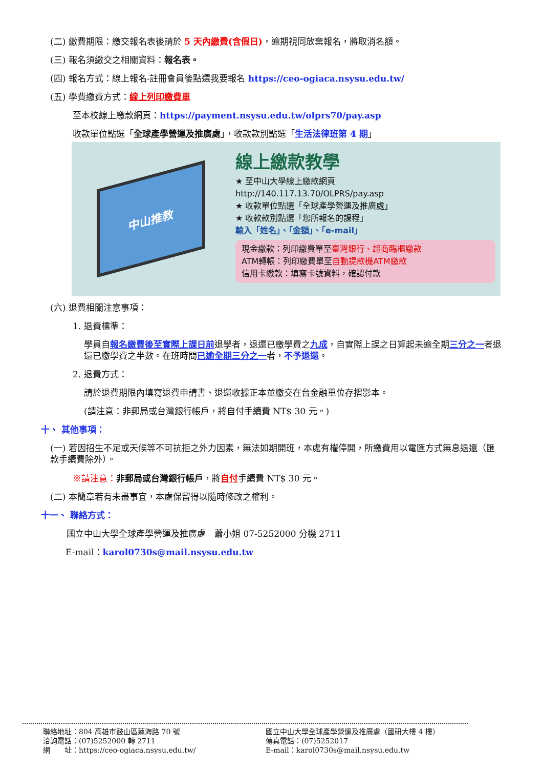(二) 繳費期限：繳交報名表後請於 5 天內繳費(含假日)，逾期視同放棄報名，將取消名額。
(三) 報名須繳交之相關資料：報名表。
(四) 報名方式：線上報名-註冊會員後點選我要報名 https://ceo-ogiaca.nsysu.edu.tw/
(五) 學費繳費方式：線上列印繳費單
至本校線上繳款網頁：https://payment.nsysu.edu.tw/olprs70/pay.asp
收款單位點選「全球產學營運及推廣處」，收款款別點選「生活法律班第 4 期」
中山推教
線上繳款教學
★ 至中山大學線上繳款網頁
http://140.117.13.70/OLPRS/pay.asp
★ 收款單位點選「全球產學營運及推廣處」
★ 收款款別點選「您所報名的課程」
輸入「姓名」、「金額」、「e-mail」
現金繳款：列印繳費單至臺灣銀行、超商臨櫃繳款
ATM轉帳：列印繳費單至自動提款機ATM繳款
信用卡繳款：填寫卡號資料，確認付款
(六) 退費相關注意事項：
1. 退費標準：
學員自報名繳費後至實際上課日前退學者，退還已繳學費之九成，自實際上課之日算起未逾全期三分之一者退還已繳學費之半數。在班時間已逾全期三分之一者，不予退還。
2. 退費方式：
請於退費期限內填寫退費申請書、退還收據正本並繳交在台金融單位存摺影本。
(請注意：非郵局或台灣銀行帳戶，將自付手續費 NT$ 30 元。)
十、 其他事項：
(一) 若因招生不足或天候等不可抗拒之外力因素，無法如期開班，本處有權停開，所繳費用以電匯方式無息退還（匯款手續費除外）。
※請注意：非郵局或台灣銀行帳戶，將自付手續費 NT$ 30 元。
(二) 本簡章若有未盡事宜，本處保留得以隨時修改之權利。
十一、 聯絡方式：
國立中山大學全球產學營運及推廣處　蕭小姐 07-5252000 分機 2711
E-mail：karol0730s@mail.nsysu.edu.tw
聯絡地址：804 高雄市鼓山區蓮海路 70 號
洽詢電話：(07)5252000 轉 2711
網　　址：https://ceo-ogiaca.nsysu.edu.tw/
國立中山大學全球產學營運及推廣處（國研大樓 4 樓）
傳真電話：(07)5252017
E-mail：karol0730s@mail.nsysu.edu.tw